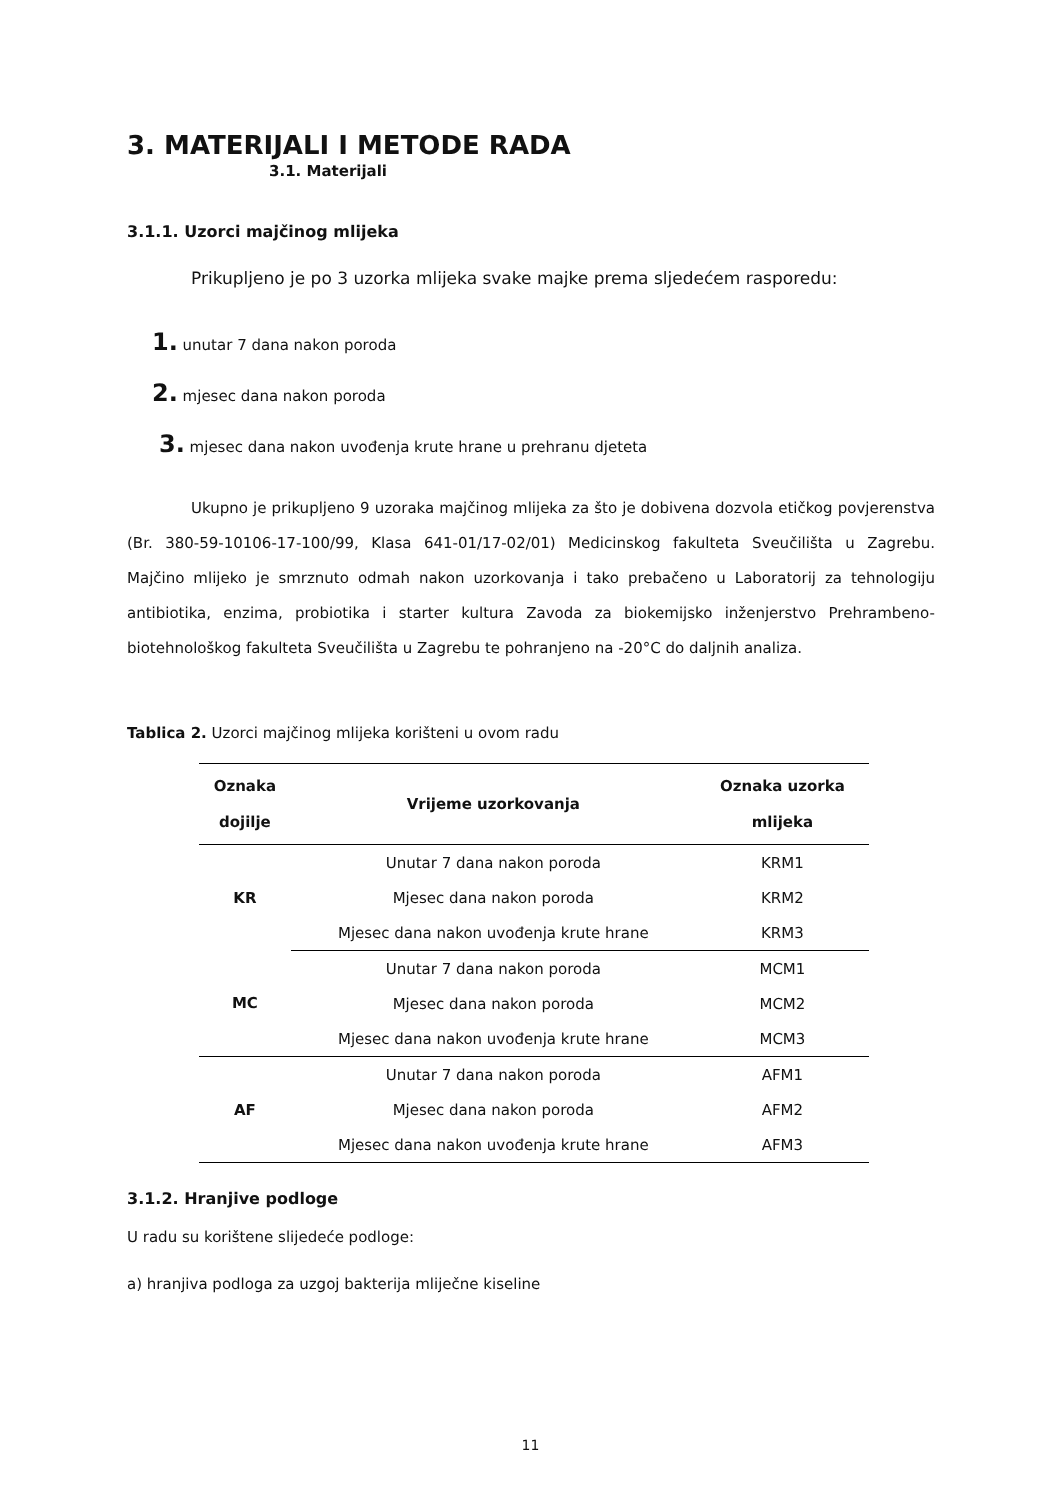3. MATERIJALI I METODE RADA
3.1. Materijali
3.1.1. Uzorci majčinog mlijeka
Prikupljeno je po 3 uzorka mlijeka svake majke prema sljedećem rasporedu:
1. unutar 7 dana nakon poroda
2. mjesec dana nakon poroda
3. mjesec dana nakon uvođenja krute hrane u prehranu djeteta
Ukupno je prikupljeno 9 uzoraka majčinog mlijeka za što je dobivena dozvola etičkog povjerenstva (Br. 380-59-10106-17-100/99, Klasa 641-01/17-02/01) Medicinskog fakulteta Sveučilišta u Zagrebu. Majčino mlijeko je smrznuto odmah nakon uzorkovanja i tako prebačeno u Laboratorij za tehnologiju antibiotika, enzima, probiotika i starter kultura Zavoda za biokemijsko inženjerstvo Prehrambeno-biotehnološkog fakulteta Sveučilišta u Zagrebu te pohranjeno na -20°C do daljnih analiza.
Tablica 2. Uzorci majčinog mlijeka korišteni u ovom radu
| Oznaka dojilje | Vrijeme uzorkovanja | Oznaka uzorka mlijeka |
| --- | --- | --- |
| KR | Unutar 7 dana nakon poroda | KRM1 |
| | Mjesec dana nakon poroda | KRM2 |
| | Mjesec dana nakon uvođenja krute hrane | KRM3 |
| MC | Unutar 7 dana nakon poroda | MCM1 |
| | Mjesec dana nakon poroda | MCM2 |
| | Mjesec dana nakon uvođenja krute hrane | MCM3 |
| AF | Unutar 7 dana nakon poroda | AFM1 |
| | Mjesec dana nakon poroda | AFM2 |
| | Mjesec dana nakon uvođenja krute hrane | AFM3 |
3.1.2. Hranjive podloge
U radu su korištene slijedeće podloge:
a) hranjiva podloga za uzgoj bakterija mliječne kiseline
11